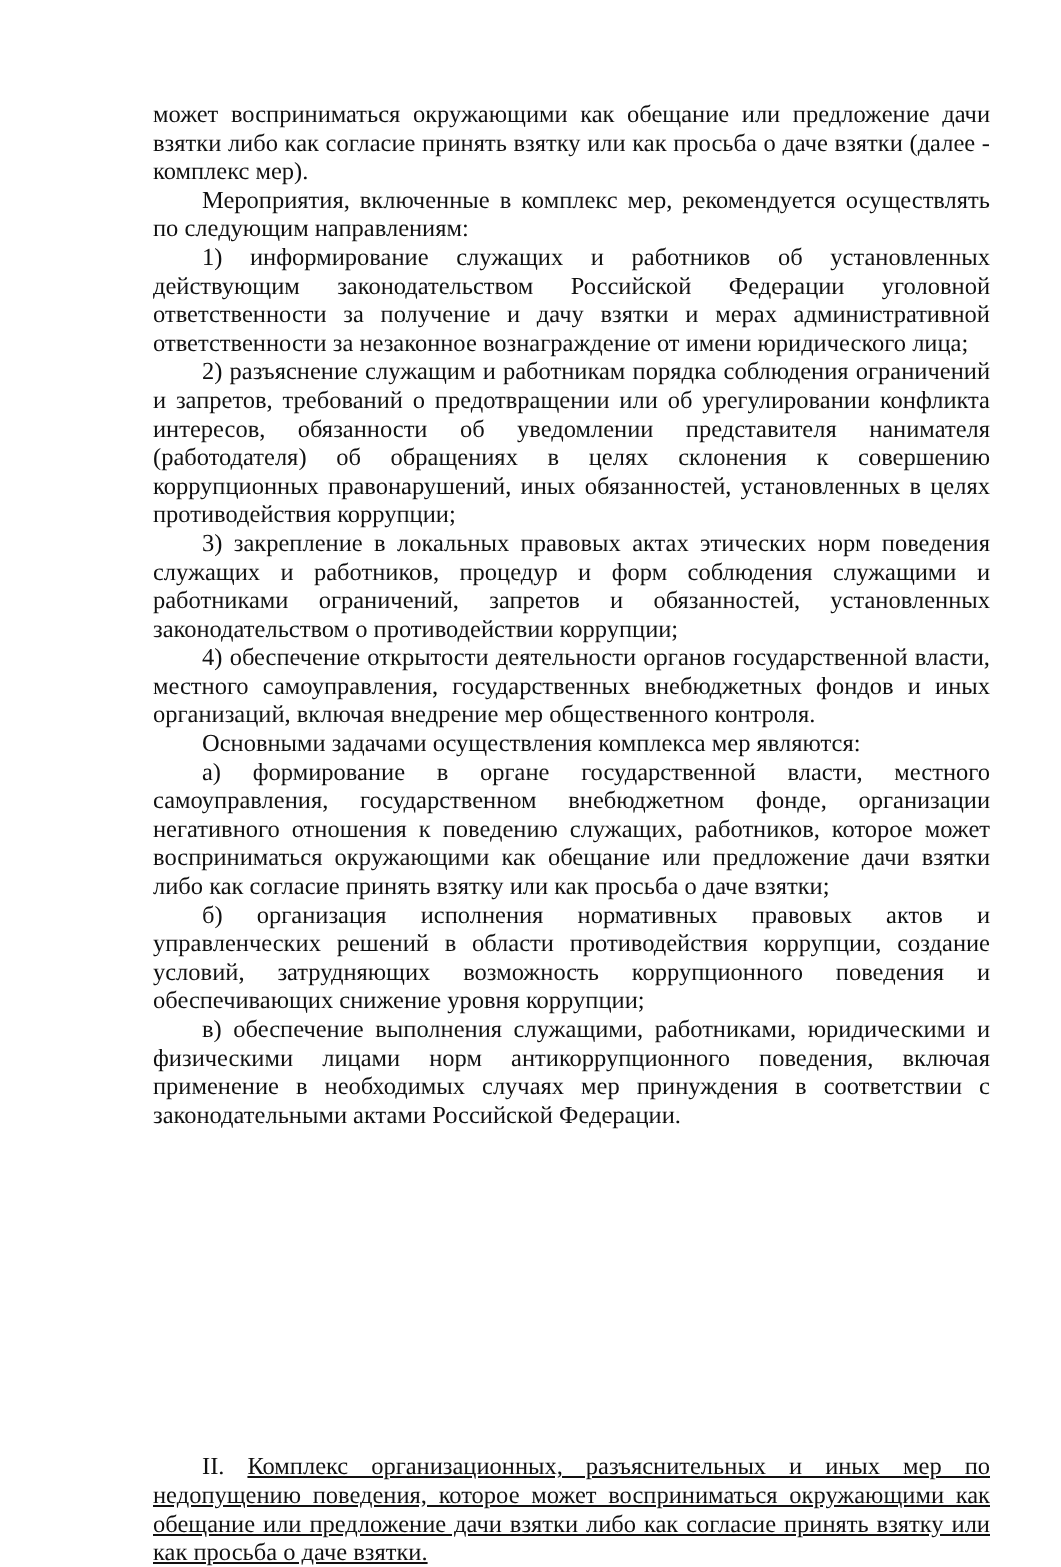может восприниматься окружающими как обещание или предложение дачи взятки либо как согласие принять взятку или как просьба о даче взятки (далее - комплекс мер).
Мероприятия, включенные в комплекс мер, рекомендуется осуществлять по следующим направлениям:
1) информирование служащих и работников об установленных действующим законодательством Российской Федерации уголовной ответственности за получение и дачу взятки и мерах административной ответственности за незаконное вознаграждение от имени юридического лица;
2) разъяснение служащим и работникам порядка соблюдения ограничений и запретов, требований о предотвращении или об урегулировании конфликта интересов, обязанности об уведомлении представителя нанимателя (работодателя) об обращениях в целях склонения к совершению коррупционных правонарушений, иных обязанностей, установленных в целях противодействия коррупции;
3) закрепление в локальных правовых актах этических норм поведения служащих и работников, процедур и форм соблюдения служащими и работниками ограничений, запретов и обязанностей, установленных законодательством о противодействии коррупции;
4) обеспечение открытости деятельности органов государственной власти, местного самоуправления, государственных внебюджетных фондов и иных организаций, включая внедрение мер общественного контроля.
Основными задачами осуществления комплекса мер являются:
а) формирование в органе государственной власти, местного самоуправления, государственном внебюджетном фонде, организации негативного отношения к поведению служащих, работников, которое может восприниматься окружающими как обещание или предложение дачи взятки либо как согласие принять взятку или как просьба о даче взятки;
б) организация исполнения нормативных правовых актов и управленческих решений в области противодействия коррупции, создание условий, затрудняющих возможность коррупционного поведения и обеспечивающих снижение уровня коррупции;
в) обеспечение выполнения служащими, работниками, юридическими и физическими лицами норм антикоррупционного поведения, включая применение в необходимых случаях мер принуждения в соответствии с законодательными актами Российской Федерации.
II. Комплекс организационных, разъяснительных и иных мер по недопущению поведения, которое может восприниматься окружающими как обещание или предложение дачи взятки либо как согласие принять взятку или как просьба о даче взятки.